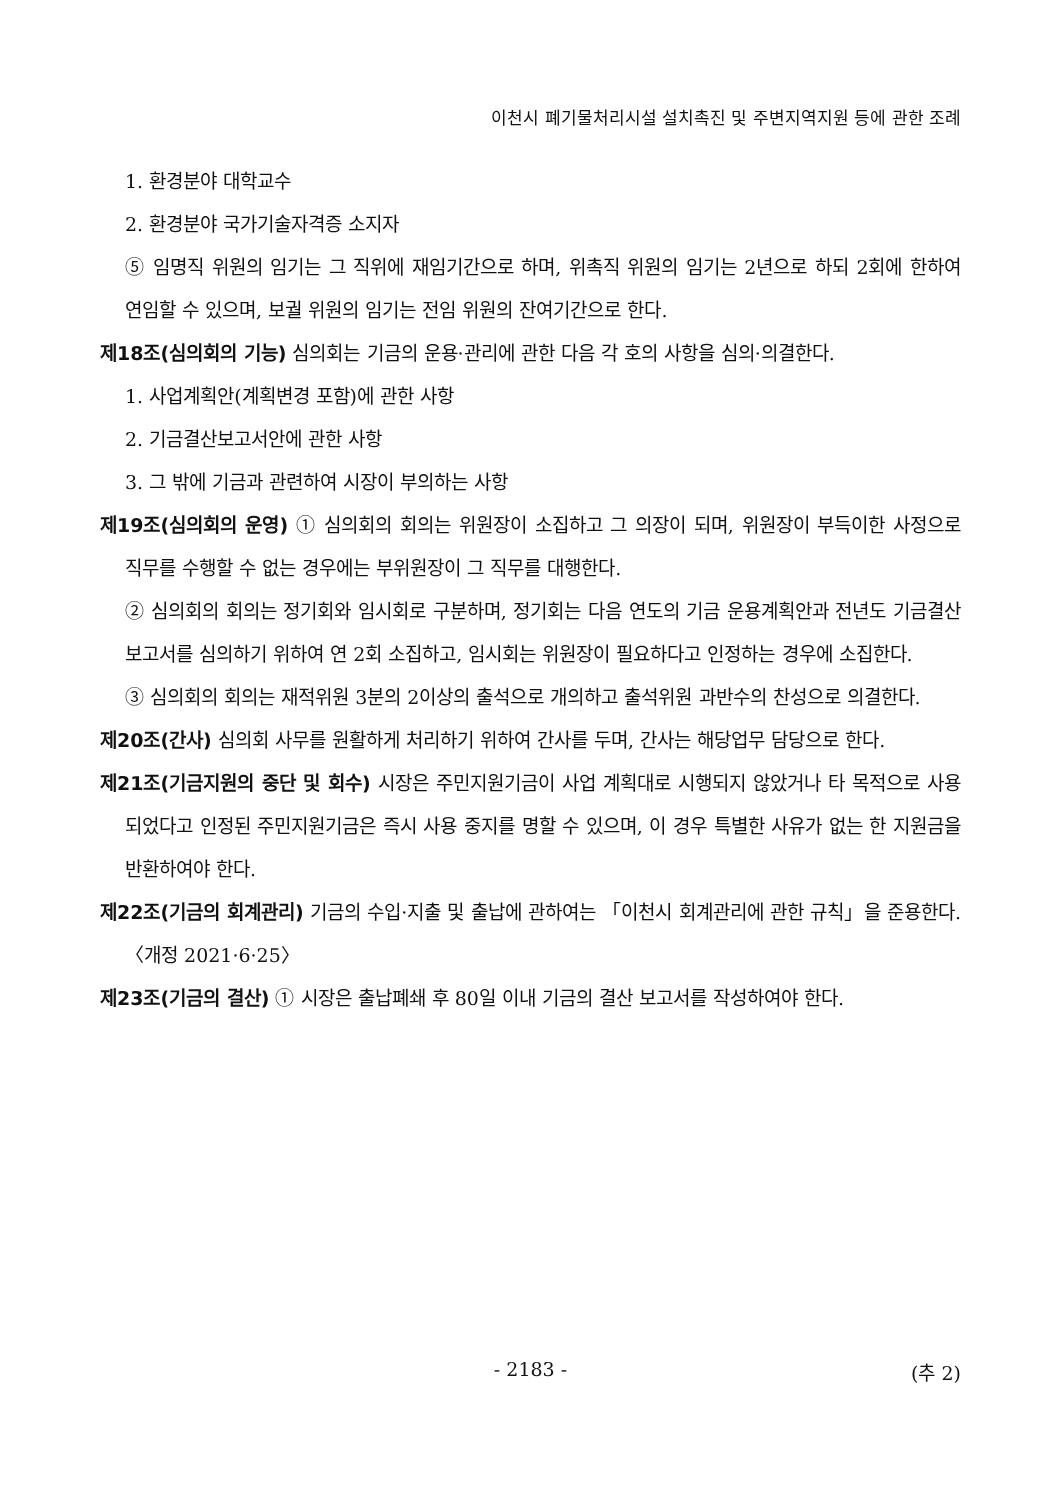이천시 폐기물처리시설 설치촉진 및 주변지역지원 등에 관한 조례
1. 환경분야 대학교수
2. 환경분야 국가기술자격증 소지자
⑤ 임명직 위원의 임기는 그 직위에 재임기간으로 하며, 위촉직 위원의 임기는 2년으로 하되 2회에 한하여 연임할 수 있으며, 보궐 위원의 임기는 전임 위원의 잔여기간으로 한다.
제18조(심의회의 기능) 심의회는 기금의 운용·관리에 관한 다음 각 호의 사항을 심의·의결한다.
1. 사업계획안(계획변경 포함)에 관한 사항
2. 기금결산보고서안에 관한 사항
3. 그 밖에 기금과 관련하여 시장이 부의하는 사항
제19조(심의회의 운영) ① 심의회의 회의는 위원장이 소집하고 그 의장이 되며, 위원장이 부득이한 사정으로 직무를 수행할 수 없는 경우에는 부위원장이 그 직무를 대행한다.
② 심의회의 회의는 정기회와 임시회로 구분하며, 정기회는 다음 연도의 기금 운용계획안과 전년도 기금결산 보고서를 심의하기 위하여 연 2회 소집하고, 임시회는 위원장이 필요하다고 인정하는 경우에 소집한다.
③ 심의회의 회의는 재적위원 3분의 2이상의 출석으로 개의하고 출석위원 과반수의 찬성으로 의결한다.
제20조(간사) 심의회 사무를 원활하게 처리하기 위하여 간사를 두며, 간사는 해당업무 담당으로 한다.
제21조(기금지원의 중단 및 회수) 시장은 주민지원기금이 사업 계획대로 시행되지 않았거나 타 목적으로 사용되었다고 인정된 주민지원기금은 즉시 사용 중지를 명할 수 있으며, 이 경우 특별한 사유가 없는 한 지원금을 반환하여야 한다.
제22조(기금의 회계관리) 기금의 수입·지출 및 출납에 관하여는 「이천시 회계관리에 관한 규칙」을 준용한다. 〈개정 2021·6·25〉
제23조(기금의 결산) ① 시장은 출납폐쇄 후 80일 이내 기금의 결산 보고서를 작성하여야 한다.
- 2183 - (추 2)